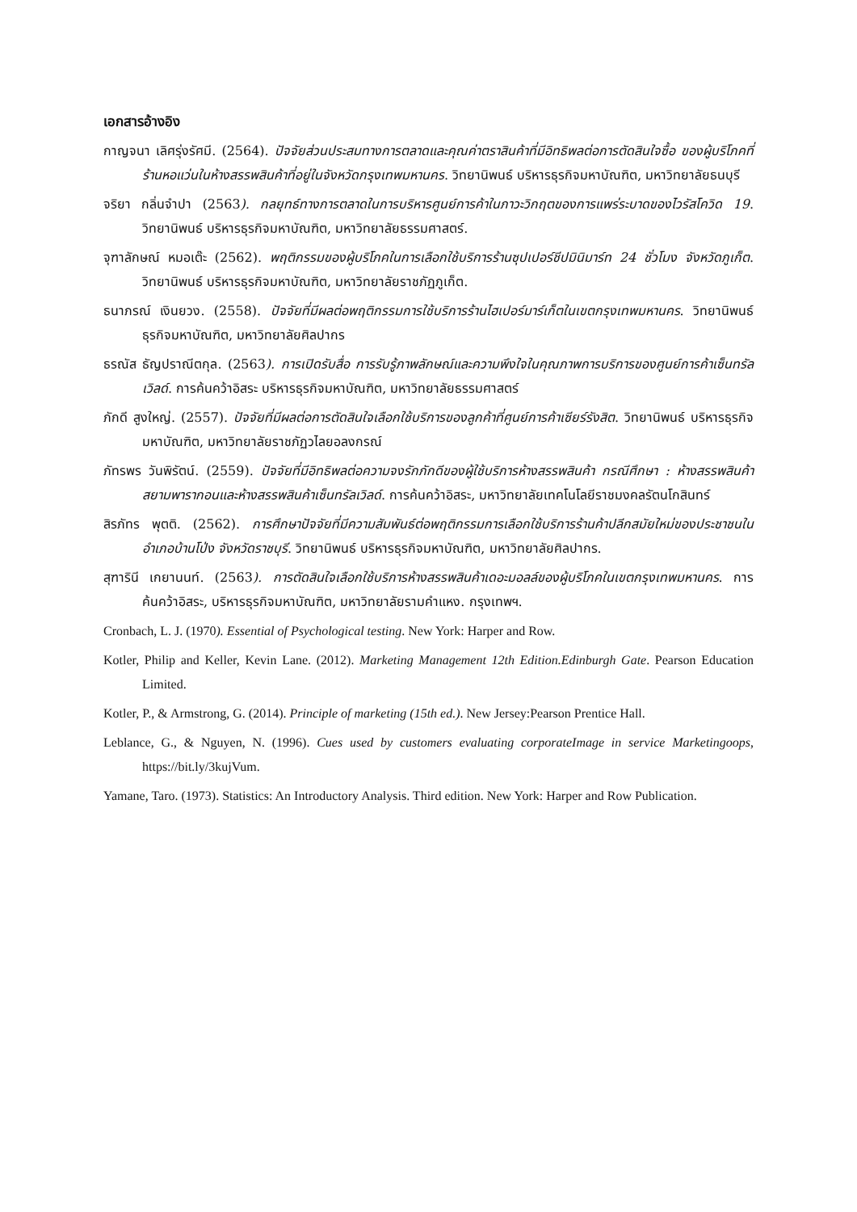เอกสารอ้างอิง
กาญจนา เลิศรุ่งรัศมี. (2564). ปัจจัยส่วนประสมทางการตลาดและคุณค่าตราสินค้าที่มีอิทธิพลต่อการตัดสินใจซื้อ ของผู้บริโภคที่ร้านหอแว่นในห้างสรรพสินค้าที่อยู่ในจังหวัดกรุงเทพมหานคร. วิทยานิพนธ์ บริหารธุรกิจมหาบัณฑิต, มหาวิทยาลัยธนบุรี
จริยา กลิ่นจำปา (2563). กลยุทธ์ทางการตลาดในการบริหารศูนย์การค้าในภาวะวิกฤตของการแพร่ระบาดของไวรัสโควิด 19. วิทยานิพนธ์ บริหารธุรกิจมหาบัณฑิต, มหาวิทยาลัยธรรมศาสตร์.
จุฑาลักษณ์ หมอเต๊ะ (2562). พฤติกรรมของผู้บริโภคในการเลือกใช้บริการร้านซุปเปอร์ชีปมินิมาร์ท 24 ชั่วโมง จังหวัดภูเก็ต. วิทยานิพนธ์ บริหารธุรกิจมหาบัณฑิต, มหาวิทยาลัยราชภัฏภูเก็ต.
ธนาภรณ์ เงินยวง. (2558). ปัจจัยที่มีผลต่อพฤติกรรมการใช้บริการร้านไฮเปอร์มาร์เก็ตในเขตกรุงเทพมหานคร. วิทยานิพนธ์ ธุรกิจมหาบัณฑิต, มหาวิทยาลัยศิลปากร
ธรณัส ธัญปราณีตกุล. (2563). การเปิดรับสื่อ การรับรู้ภาพลักษณ์และความพึงใจในคุณภาพการบริการของศูนย์การค้าเซ็นทรัลเวิลด์. การค้นคว้าอิสระ บริหารธุรกิจมหาบัณฑิต, มหาวิทยาลัยธรรมศาสตร์
ภักดี สูงใหญ่. (2557). ปัจจัยที่มีผลต่อการตัดสินใจเลือกใช้บริการของลูกค้าที่ศูนย์การค้าเซียร์รังสิต. วิทยานิพนธ์ บริหารธุรกิจมหาบัณฑิต, มหาวิทยาลัยราชภัฏวไลยอลงกรณ์
ภัทรพร วันพิรัตน์. (2559). ปัจจัยที่มีอิทธิพลต่อความจงรักภักดีของผู้ใช้บริการห้างสรรพสินค้า กรณีศึกษา : ห้างสรรพสินค้าสยามพารากอนและห้างสรรพสินค้าเซ็นทรัลเวิลด์. การค้นคว้าอิสระ, มหาวิทยาลัยเทคโนโลยีราชมงคลรัตนโกสินทร์
สิรภัทร พุตติ. (2562). การศึกษาปัจจัยที่มีความสัมพันธ์ต่อพฤติกรรมการเลือกใช้บริการร้านค้าปลีกสมัยใหม่ของประชาชนในอำเภอบ้านโป่ง จังหวัดราชบุรี. วิทยานิพนธ์ บริหารธุรกิจมหาบัณฑิต, มหาวิทยาลัยศิลปากร.
สุฑารินี เกยานนท์. (2563). การตัดสินใจเลือกใช้บริการห้างสรรพสินค้าเดอะมอลล์ของผู้บริโภคในเขตกรุงเทพมหานคร. การค้นคว้าอิสระ, บริหารธุรกิจมหาบัณฑิต, มหาวิทยาลัยรามคำแหง. กรุงเทพฯ.
Cronbach, L. J. (1970). Essential of Psychological testing. New York: Harper and Row.
Kotler, Philip and Keller, Kevin Lane. (2012). Marketing Management 12th Edition.Edinburgh Gate. Pearson Education Limited.
Kotler, P., & Armstrong, G. (2014). Principle of marketing (15th ed.). New Jersey:Pearson Prentice Hall.
Leblance, G., & Nguyen, N. (1996). Cues used by customers evaluating corporateImage in service Marketingoops, https://bit.ly/3kujVum.
Yamane, Taro. (1973). Statistics: An Introductory Analysis. Third edition. New York: Harper and Row Publication.